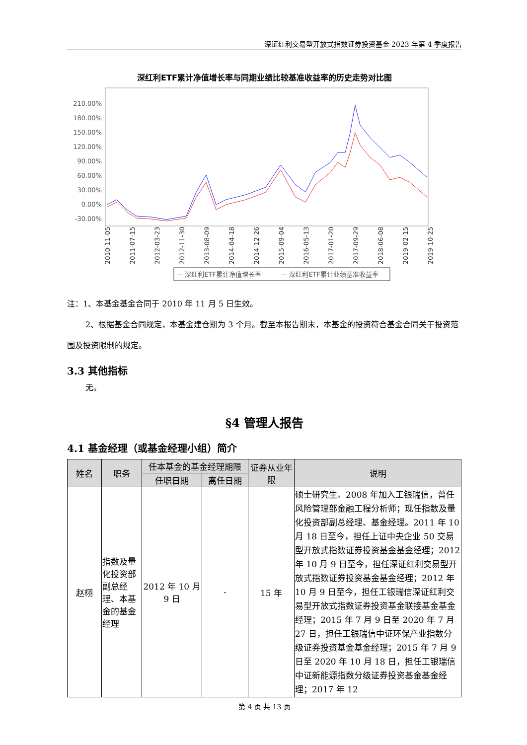深证红利交易型开放式指数证券投资基金 2023 年第 4 季度报告
深红利ETF累计净值增长率与同期业绩比较基准收益率的历史走势对比图
210.00%
180.00%
150.00%
120.00%
90.00%
60.00%
30.00%
0.00%
-30.00%
2010-11-05
2011-07-15
2012-03-23
2012-11-30
2013-08-09
2014-04-18
2014-12-26
2015-09-04
2016-05-13
2017-01-20
2017-09-29
2018-06-08
2019-02-15
2019-10-25
— 深红利ETF累计净值增长率
— 深红利ETF累计业绩基准收益率
注：1、本基金基金合同于 2010 年 11 月 5 日生效。
2、根据基金合同规定，本基金建仓期为 3 个月。截至本报告期末，本基金的投资符合基金合同关于投资范围及投资限制的规定。
3.3 其他指标
无。
§4 管理人报告
4.1 基金经理（或基金经理小组）简介
| 姓名 | 职务 | 任本基金的基金经理期限 | | 证券从业年限 | 说明 |
| --- | --- | --- | --- | --- | --- |
| | | 任职日期 | 离任日期 | | |
| 赵栩 | 指数及量化投资部副总经理、本基金的基金经理 | 2012 年 10 月 9 日 | - | 15 年 | 硕士研究生。2008 年加入工银瑞信，曾任风险管理部金融工程分析师；现任指数及量化投资部副总经理、基金经理。2011 年 10 月 18 日至今，担任上证中央企业 50 交易型开放式指数证券投资基金基金经理；2012 年 10 月 9 日至今，担任深证红利交易型开放式指数证券投资基金基金经理；2012 年 10 月 9 日至今，担任工银瑞信深证红利交易型开放式指数证券投资基金联接基金基金经理；2015 年 7 月 9 日至 2020 年 7 月 27 日，担任工银瑞信中证环保产业指数分级证券投资基金基金经理；2015 年 7 月 9 日至 2020 年 10 月 18 日，担任工银瑞信中证新能源指数分级证券投资基金基金经理；2017 年 12 |
第 4 页 共 13 页